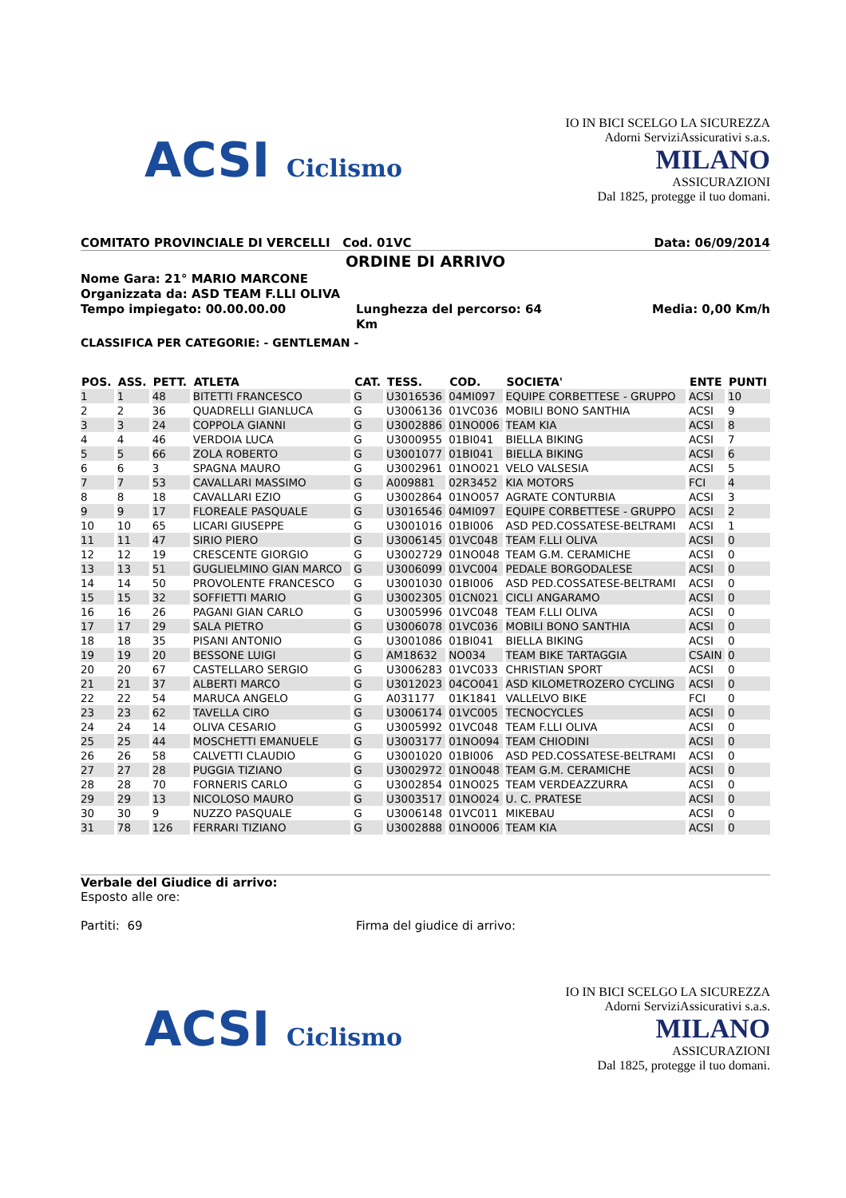ACSI Ciclismo
IO IN BICI SCELGO LA SICUREZZA
Adorni ServiziAssicurativi s.a.s.
MILANO
ASSICURAZIONI
Dal 1825, protegge il tuo domani.
COMITATO PROVINCIALE DI VERCELLI Cod. 01VC Data: 06/09/2014
ORDINE DI ARRIVO
Nome Gara: 21° MARIO MARCONE
Organizzata da: ASD TEAM F.LLI OLIVA
Tempo impiegato: 00.00.00.00 Lunghezza del percorso: 64 Km Media: 0,00 Km/h
CLASSIFICA PER CATEGORIE: - GENTLEMAN -
| POS. | ASS. | PETT. | ATLETA | CAT. | TESS. | COD. | SOCIETA' | ENTE | PUNTI |
| --- | --- | --- | --- | --- | --- | --- | --- | --- | --- |
| 1 | 1 | 48 | BITETTI FRANCESCO | G | U3016536 | 04MI097 | EQUIPE CORBETTESE - GRUPPO | ACSI | 10 |
| 2 | 2 | 36 | QUADRELLI GIANLUCA | G | U3006136 | 01VC036 | MOBILI BONO SANTHIA | ACSI | 9 |
| 3 | 3 | 24 | COPPOLA GIANNI | G | U3002886 | 01NO006 | TEAM KIA | ACSI | 8 |
| 4 | 4 | 46 | VERDOIA LUCA | G | U3000955 | 01BI041 | BIELLA BIKING | ACSI | 7 |
| 5 | 5 | 66 | ZOLA ROBERTO | G | U3001077 | 01BI041 | BIELLA BIKING | ACSI | 6 |
| 6 | 6 | 3 | SPAGNA MAURO | G | U3002961 | 01NO021 | VELO VALSESIA | ACSI | 5 |
| 7 | 7 | 53 | CAVALLARI MASSIMO | G | A009881 | 02R3452 | KIA MOTORS | FCI | 4 |
| 8 | 8 | 18 | CAVALLARI EZIO | G | U3002864 | 01NO057 | AGRATE CONTURBIA | ACSI | 3 |
| 9 | 9 | 17 | FLOREALE PASQUALE | G | U3016546 | 04MI097 | EQUIPE CORBETTESE - GRUPPO | ACSI | 2 |
| 10 | 10 | 65 | LICARI GIUSEPPE | G | U3001016 | 01BI006 | ASD PED.COSSATESE-BELTRAMI | ACSI | 1 |
| 11 | 11 | 47 | SIRIO PIERO | G | U3006145 | 01VC048 | TEAM F.LLI OLIVA | ACSI | 0 |
| 12 | 12 | 19 | CRESCENTE GIORGIO | G | U3002729 | 01NO048 | TEAM G.M. CERAMICHE | ACSI | 0 |
| 13 | 13 | 51 | GUGLIELMINO GIAN MARCO | G | U3006099 | 01VC004 | PEDALE BORGODALESE | ACSI | 0 |
| 14 | 14 | 50 | PROVOLENTE FRANCESCO | G | U3001030 | 01BI006 | ASD PED.COSSATESE-BELTRAMI | ACSI | 0 |
| 15 | 15 | 32 | SOFFIETTI MARIO | G | U3002305 | 01CN021 | CICLI ANGARAMO | ACSI | 0 |
| 16 | 16 | 26 | PAGANI GIAN CARLO | G | U3005996 | 01VC048 | TEAM F.LLI OLIVA | ACSI | 0 |
| 17 | 17 | 29 | SALA PIETRO | G | U3006078 | 01VC036 | MOBILI BONO SANTHIA | ACSI | 0 |
| 18 | 18 | 35 | PISANI ANTONIO | G | U3001086 | 01BI041 | BIELLA BIKING | ACSI | 0 |
| 19 | 19 | 20 | BESSONE LUIGI | G | AM18632 | NO034 | TEAM BIKE TARTAGGIA | CSAIN | 0 |
| 20 | 20 | 67 | CASTELLARO SERGIO | G | U3006283 | 01VC033 | CHRISTIAN SPORT | ACSI | 0 |
| 21 | 21 | 37 | ALBERTI MARCO | G | U3012023 | 04CO041 | ASD KILOMETROZERO CYCLING | ACSI | 0 |
| 22 | 22 | 54 | MARUCA ANGELO | G | A031177 | 01K1841 | VALLELVO BIKE | FCI | 0 |
| 23 | 23 | 62 | TAVELLA CIRO | G | U3006174 | 01VC005 | TECNOCYCLES | ACSI | 0 |
| 24 | 24 | 14 | OLIVA CESARIO | G | U3005992 | 01VC048 | TEAM F.LLI OLIVA | ACSI | 0 |
| 25 | 25 | 44 | MOSCHETTI EMANUELE | G | U3003177 | 01NO094 | TEAM CHIODINI | ACSI | 0 |
| 26 | 26 | 58 | CALVETTI CLAUDIO | G | U3001020 | 01BI006 | ASD PED.COSSATESE-BELTRAMI | ACSI | 0 |
| 27 | 27 | 28 | PUGGIA TIZIANO | G | U3002972 | 01NO048 | TEAM G.M. CERAMICHE | ACSI | 0 |
| 28 | 28 | 70 | FORNERIS CARLO | G | U3002854 | 01NO025 | TEAM VERDEAZZURRA | ACSI | 0 |
| 29 | 29 | 13 | NICOLOSO MAURO | G | U3003517 | 01NO024 | U. C. PRATESE | ACSI | 0 |
| 30 | 30 | 9 | NUZZO PASQUALE | G | U3006148 | 01VC011 | MIKEBAU | ACSI | 0 |
| 31 | 78 | 126 | FERRARI TIZIANO | G | U3002888 | 01NO006 | TEAM KIA | ACSI | 0 |
Verbale del Giudice di arrivo:
Esposto alle ore:
Partiti: 69 Firma del giudice di arrivo:
ACSI Ciclismo
IO IN BICI SCELGO LA SICUREZZA
Adorni ServiziAssicurativi s.a.s.
MILANO
ASSICURAZIONI
Dal 1825, protegge il tuo domani.